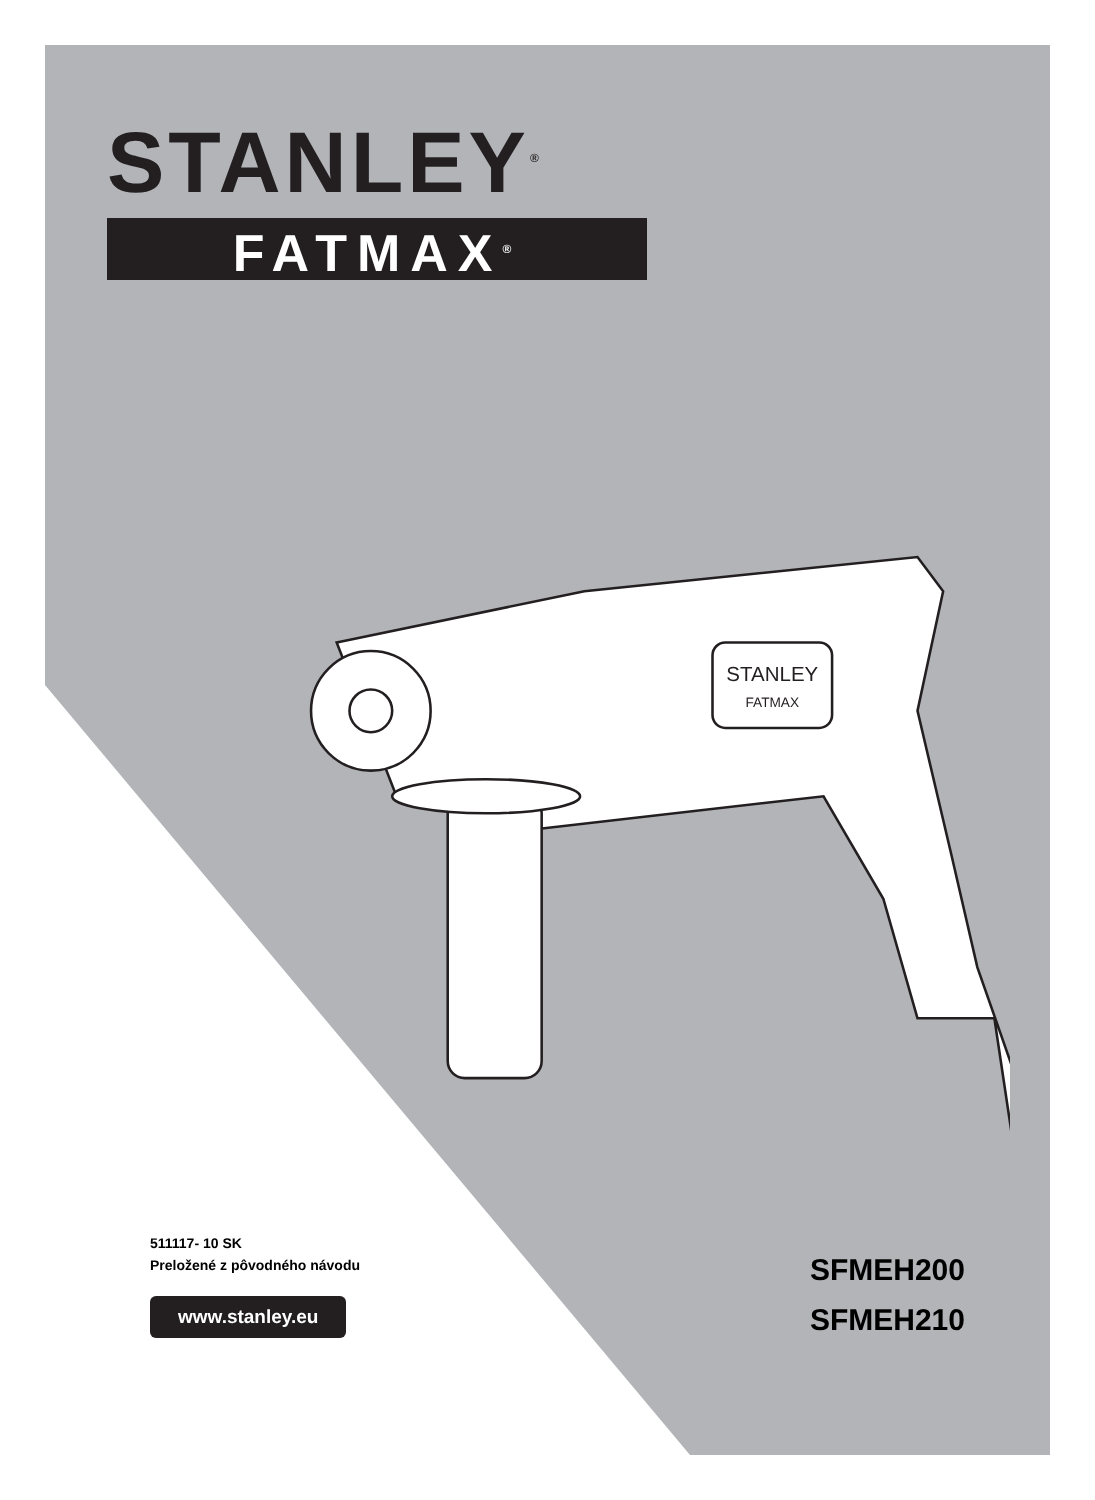STANLEY<sup>®</sup>
FATMAX<sup>®</sup>
STANLEY
FATMAX
511117- 10 SK
Preložené z pôvodného návodu
www.stanley.eu
SFMEH200
SFMEH210